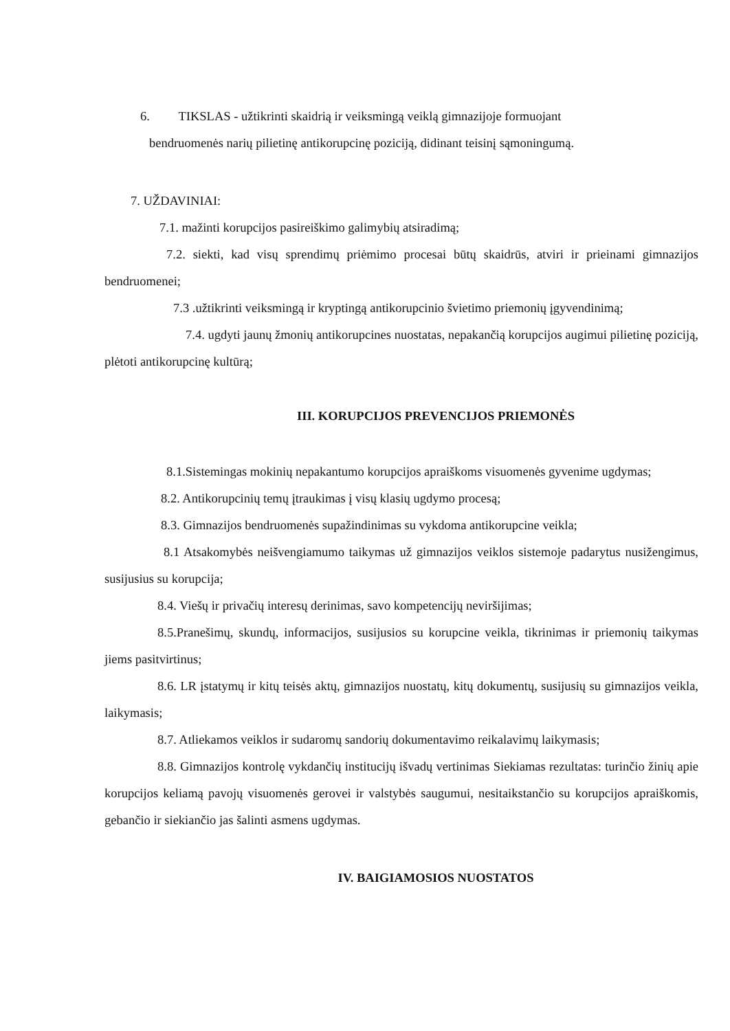6. TIKSLAS - užtikrinti skaidrią ir veiksmingą veiklą gimnazijoje formuojant
bendruomenės narių pilietinę antikorupcinę poziciją, didinant teisinį sąmoningumą.
7. UŽDAVINIAI:
7.1. mažinti korupcijos pasireiškimo galimybių atsiradimą;
7.2. siekti, kad visų sprendimų priėmimo procesai būtų skaidrūs, atviri ir prieinami gimnazijos bendruomenei;
7.3 .užtikrinti veiksmingą ir kryptingą antikorupcinio švietimo priemonių įgyvendinimą;
7.4. ugdyti jaunų žmonių antikorupcines nuostatas, nepakančią korupcijos augimui pilietinę poziciją, plėtoti antikorupcinę kultūrą;
III. KORUPCIJOS PREVENCIJOS PRIEMONĖS
8.1.Sistemingas mokinių nepakantumo korupcijos apraiškoms visuomenės gyvenime ugdymas;
8.2. Antikorupcinių temų įtraukimas į visų klasių ugdymo procesą;
8.3. Gimnazijos bendruomenės supažindinimas su vykdoma antikorupcine veikla;
8.1 Atsakomybės neišvengiamumo taikymas už gimnazijos veiklos sistemoje padarytus nusižengimus, susijusius su korupcija;
8.4. Viešų ir privačių interesų derinimas, savo kompetencijų neviršijimas;
8.5.Pranešimų, skundų, informacijos, susijusios su korupcine veikla, tikrinimas ir priemonių taikymas jiems pasitvirtinus;
8.6. LR įstatymų ir kitų teisės aktų, gimnazijos nuostatų, kitų dokumentų, susijusių su gimnazijos veikla, laikymasis;
8.7. Atliekamos veiklos ir sudaromų sandorių dokumentavimo reikalavimų laikymasis;
8.8. Gimnazijos kontrolę vykdančių institucijų išvadų vertinimas Siekiamas rezultatas: turinčio žinių apie korupcijos keliamą pavojų visuomenės gerovei ir valstybės saugumui, nesitaikstančio su korupcijos apraiškomis, gebančio ir siekiančio jas šalinti asmens ugdymas.
IV. BAIGIAMOSIOS NUOSTATOS